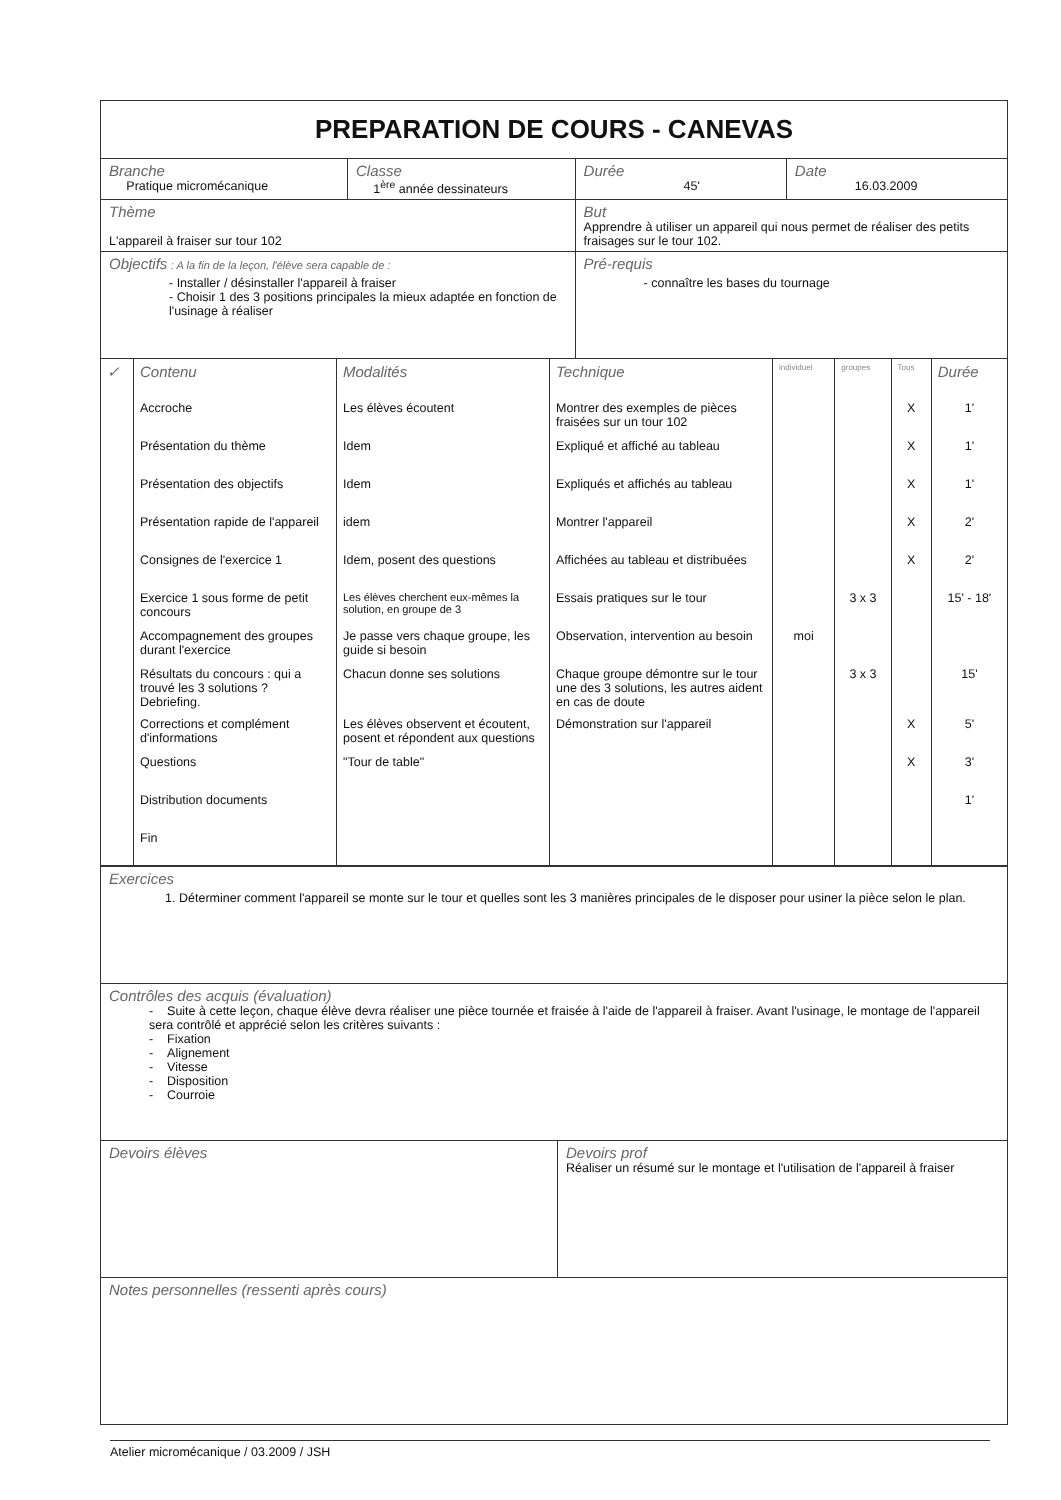| PREPARATION DE COURS - CANEVAS | | | |
| Branche Pratique micromécanique | Classe 1<sup>ère</sup> année dessinateurs | Durée 45' | Date 16.03.2009 |
| Thème L'appareil à fraiser sur tour 102 | | But Apprendre à utiliser un appareil qui nous permet de réaliser des petits fraisages sur le tour 102. | |
| Objectifs : A la fin de la leçon, l'élève sera capable de : - Installer / désinstaller l'appareil à fraiser - Choisir 1 des 3 positions principales la mieux adaptée en fonction de l'usinage à réaliser | | Pré-requis - connaître les bases du tournage | |
| ✓ | Contenu | Modalités | Technique | individuel | groupes | Tous | Durée |
| | Accroche | Les élèves écoutent | Montrer des exemples de pièces fraisées sur un tour 102 | | | X | 1' |
| | Présentation du thème | Idem | Expliqué et affiché au tableau | | | X | 1' |
| | Présentation des objectifs | Idem | Expliqués et affichés au tableau | | | X | 1' |
| | Présentation rapide de l'appareil | idem | Montrer l'appareil | | | X | 2' |
| | Consignes de l'exercice 1 | Idem, posent des questions | Affichées au tableau et distribuées | | | X | 2' |
| | Exercice 1 sous forme de petit concours | Les élèves cherchent eux-mêmes la solution, en groupe de 3 | Essais pratiques sur le tour | | 3 x 3 | | 15' - 18' |
| | Accompagnement des groupes durant l'exercice | Je passe vers chaque groupe, les guide si besoin | Observation, intervention au besoin | moi | | | |
| | Résultats du concours : qui a trouvé les 3 solutions ? Debriefing. | Chacun donne ses solutions | Chaque groupe démontre sur le tour une des 3 solutions, les autres aident en cas de doute | | 3 x 3 | | 15' |
| | Corrections et complément d'informations | Les élèves observent et écoutent, posent et répondent aux questions | Démonstration sur l'appareil | | | X | 5' |
| | Questions | "Tour de table" | | | | X | 3' |
| | Distribution documents | | | | | | 1' |
| | Fin | | | | | | |
| Exercices 1. Déterminer comment l'appareil se monte sur le tour et quelles sont les 3 manières principales de le disposer pour usiner la pièce selon le plan. | |
| Contrôles des acquis (évaluation) - Suite à cette leçon, chaque élève devra réaliser une pièce tournée et fraisée à l'aide de l'appareil à fraiser. Avant l'usinage, le montage de l'appareil sera contrôlé et apprécié selon les critères suivants : - Fixation - Alignement - Vitesse - Disposition - Courroie | |
| Devoirs élèves | Devoirs prof Réaliser un résumé sur le montage et l'utilisation de l'appareil à fraiser |
| Notes personnelles (ressenti après cours) | |
Atelier micromécanique / 03.2009 / JSH